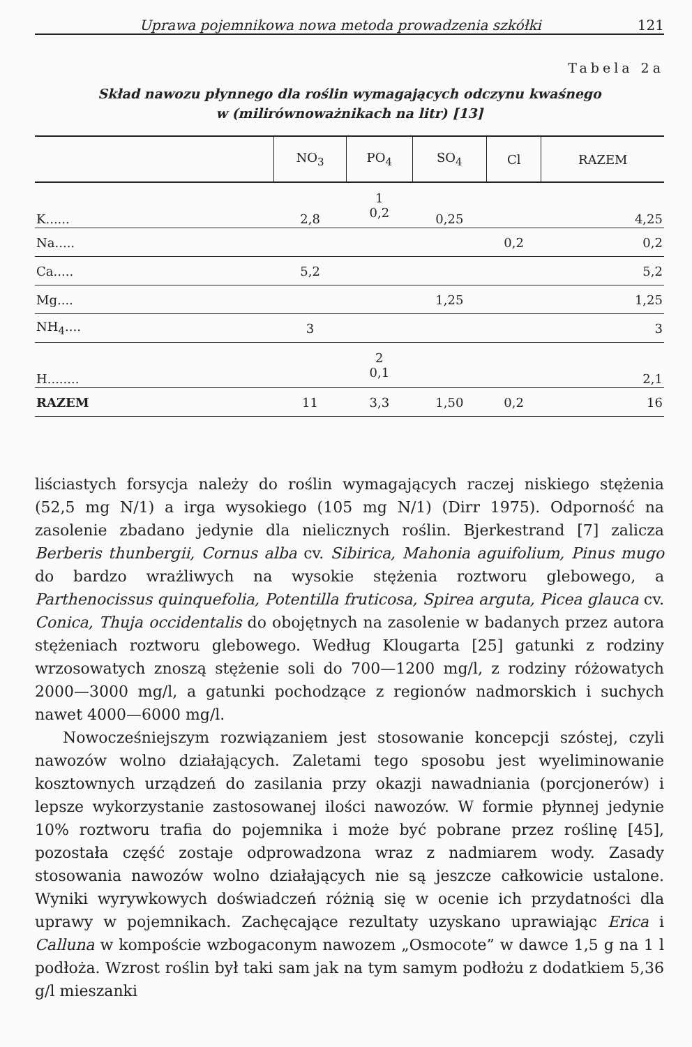Uprawa pojemnikowa nowa metoda prowadzenia szkółki 121
Tabela 2a
Skład nawozu płynnego dla roślin wymagających odczynu kwaśnego
w (milirównoważnikach na litr) [13]
| | NO<sub>3</sub> | PO<sub>4</sub> | SO<sub>4</sub> | Cl | RAZEM |
| --- | --- | --- | --- | --- | --- |
| K...... | 2,8 | 1 0,2 | 0,25 | | 4,25 |
| Na..... | | | | 0,2 | 0,2 |
| Ca..... | 5,2 | | | | 5,2 |
| Mg.... | | | 1,25 | | 1,25 |
| NH<sub>4</sub>.... | 3 | | | | 3 |
| H........ | | 2 0,1 | | | 2,1 |
| RAZEM | 11 | 3,3 | 1,50 | 0,2 | 16 |
liściastych forsycja należy do roślin wymagających raczej niskiego stężenia (52,5 mg N/1) a irga wysokiego (105 mg N/1) (Dirr 1975). Odporność na zasolenie zbadano jedynie dla nielicznych roślin. Bjerkestrand [7] zalicza Berberis thunbergii, Cornus alba cv. Sibirica, Mahonia aguifolium, Pinus mugo do bardzo wrażliwych na wysokie stężenia roztworu glebowego, a Parthenocissus quinquefolia, Potentilla fruticosa, Spirea arguta, Picea glauca cv. Conica, Thuja occidentalis do obojętnych na zasolenie w badanych przez autora stężeniach roztworu glebowego. Według Klougarta [25] gatunki z rodziny wrzosowatych znoszą stężenie soli do 700—1200 mg/l, z rodziny różowatych 2000—3000 mg/l, a gatunki pochodzące z regionów nadmorskich i suchych nawet 4000—6000 mg/l.
Nowocześniejszym rozwiązaniem jest stosowanie koncepcji szóstej, czyli nawozów wolno działających. Zaletami tego sposobu jest wyeliminowanie kosztownych urządzeń do zasilania przy okazji nawadniania (porcjonerów) i lepsze wykorzystanie zastosowanej ilości nawozów. W formie płynnej jedynie 10% roztworu trafia do pojemnika i może być pobrane przez roślinę [45], pozostała część zostaje odprowadzona wraz z nadmiarem wody. Zasady stosowania nawozów wolno działających nie są jeszcze całkowicie ustalone. Wyniki wyrywkowych doświadczeń różnią się w ocenie ich przydatności dla uprawy w pojemnikach. Zachęcające rezultaty uzyskano uprawiając Erica i Calluna w kompoście wzbogaconym nawozem „Osmocote” w dawce 1,5 g na 1 l podłoża. Wzrost roślin był taki sam jak na tym samym podłożu z dodatkiem 5,36 g/l mieszanki